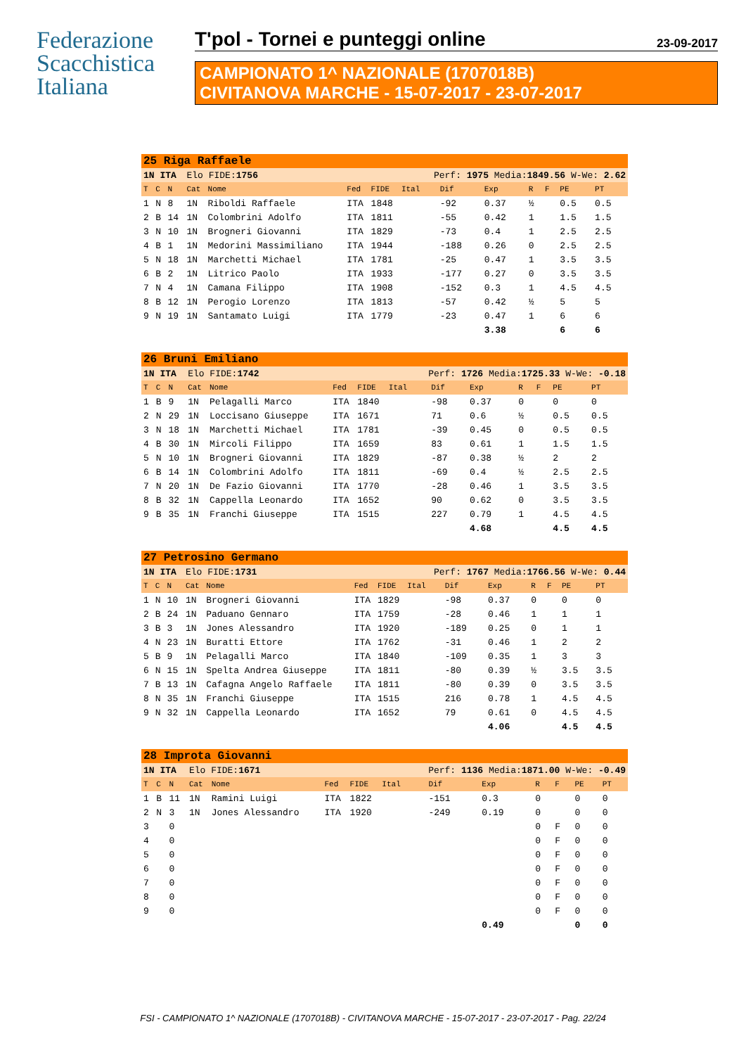Federazione
Scacchistica
Italiana
T'pol - Tornei e punteggi online 23-09-2017
CAMPIONATO 1^ NAZIONALE (1707018B)
CIVITANOVA MARCHE - 15-07-2017 - 23-07-2017
| 25 Riga Raffaele | | | | | | | | | | | | | |
| 1N ITA | | | Elo FIDE: 1756 | | | | Perf: 1975 Media: 1849.56 W-We: 2.62 | | | | | | |
| T | C | N | Cat | Nome | Fed | FIDE | Ital | Dif | Exp | R | F | PE | PT |
| 1 | N | 8 | 1N | Riboldi Raffaele | ITA | 1848 | | -92 | 0.37 | ½ | | 0.5 | 0.5 |
| 2 | B | 14 | 1N | Colombrini Adolfo | ITA | 1811 | | -55 | 0.42 | 1 | | 1.5 | 1.5 |
| 3 | N | 10 | 1N | Brogneri Giovanni | ITA | 1829 | | -73 | 0.4 | 1 | | 2.5 | 2.5 |
| 4 | B | 1 | 1N | Medorini Massimiliano | ITA | 1944 | | -188 | 0.26 | 0 | | 2.5 | 2.5 |
| 5 | N | 18 | 1N | Marchetti Michael | ITA | 1781 | | -25 | 0.47 | 1 | | 3.5 | 3.5 |
| 6 | B | 2 | 1N | Litrico Paolo | ITA | 1933 | | -177 | 0.27 | 0 | | 3.5 | 3.5 |
| 7 | N | 4 | 1N | Camana Filippo | ITA | 1908 | | -152 | 0.3 | 1 | | 4.5 | 4.5 |
| 8 | B | 12 | 1N | Perogio Lorenzo | ITA | 1813 | | -57 | 0.42 | ½ | | 5 | 5 |
| 9 | N | 19 | 1N | Santamato Luigi | ITA | 1779 | | -23 | 0.47 | 1 | | 6 | 6 |
| | | | | | | | | | 3.38 | | | 6 | 6 |
| 26 Bruni Emiliano | | | | | | | | | | | | | |
| 1N ITA | | | Elo FIDE: 1742 | | | | Perf: 1726 Media: 1725.33 W-We: -0.18 | | | | | | |
| T | C | N | Cat | Nome | Fed | FIDE | Ital | Dif | Exp | R | F | PE | PT |
| 1 | B | 9 | 1N | Pelagalli Marco | ITA | 1840 | | -98 | 0.37 | 0 | | 0 | 0 |
| 2 | N | 29 | 1N | Loccisano Giuseppe | ITA | 1671 | | 71 | 0.6 | ½ | | 0.5 | 0.5 |
| 3 | N | 18 | 1N | Marchetti Michael | ITA | 1781 | | -39 | 0.45 | 0 | | 0.5 | 0.5 |
| 4 | B | 30 | 1N | Mircoli Filippo | ITA | 1659 | | 83 | 0.61 | 1 | | 1.5 | 1.5 |
| 5 | N | 10 | 1N | Brogneri Giovanni | ITA | 1829 | | -87 | 0.38 | ½ | | 2 | 2 |
| 6 | B | 14 | 1N | Colombrini Adolfo | ITA | 1811 | | -69 | 0.4 | ½ | | 2.5 | 2.5 |
| 7 | N | 20 | 1N | De Fazio Giovanni | ITA | 1770 | | -28 | 0.46 | 1 | | 3.5 | 3.5 |
| 8 | B | 32 | 1N | Cappella Leonardo | ITA | 1652 | | 90 | 0.62 | 0 | | 3.5 | 3.5 |
| 9 | B | 35 | 1N | Franchi Giuseppe | ITA | 1515 | | 227 | 0.79 | 1 | | 4.5 | 4.5 |
| | | | | | | | | | 4.68 | | | 4.5 | 4.5 |
| 27 Petrosino Germano | | | | | | | | | | | | | |
| 1N ITA | | | Elo FIDE: 1731 | | | | Perf: 1767 Media: 1766.56 W-We: 0.44 | | | | | | |
| T | C | N | Cat | Nome | Fed | FIDE | Ital | Dif | Exp | R | F | PE | PT |
| 1 | N | 10 | 1N | Brogneri Giovanni | ITA | 1829 | | -98 | 0.37 | 0 | | 0 | 0 |
| 2 | B | 24 | 1N | Paduano Gennaro | ITA | 1759 | | -28 | 0.46 | 1 | | 1 | 1 |
| 3 | B | 3 | 1N | Jones Alessandro | ITA | 1920 | | -189 | 0.25 | 0 | | 1 | 1 |
| 4 | N | 23 | 1N | Buratti Ettore | ITA | 1762 | | -31 | 0.46 | 1 | | 2 | 2 |
| 5 | B | 9 | 1N | Pelagalli Marco | ITA | 1840 | | -109 | 0.35 | 1 | | 3 | 3 |
| 6 | N | 15 | 1N | Spelta Andrea Giuseppe | ITA | 1811 | | -80 | 0.39 | ½ | | 3.5 | 3.5 |
| 7 | B | 13 | 1N | Cafagna Angelo Raffaele | ITA | 1811 | | -80 | 0.39 | 0 | | 3.5 | 3.5 |
| 8 | N | 35 | 1N | Franchi Giuseppe | ITA | 1515 | | 216 | 0.78 | 1 | | 4.5 | 4.5 |
| 9 | N | 32 | 1N | Cappella Leonardo | ITA | 1652 | | 79 | 0.61 | 0 | | 4.5 | 4.5 |
| | | | | | | | | | 4.06 | | | 4.5 | 4.5 |
| 28 Improta Giovanni | | | | | | | | | | | | | |
| 1N ITA | | | Elo FIDE: 1671 | | | | Perf: 1136 Media: 1871.00 W-We: -0.49 | | | | | | |
| T | C | N | Cat | Nome | Fed | FIDE | Ital | Dif | Exp | R | F | PE | PT |
| 1 | B | 11 | 1N | Ramini Luigi | ITA | 1822 | | -151 | 0.3 | 0 | | 0 | 0 |
| 2 | N | 3 | 1N | Jones Alessandro | ITA | 1920 | | -249 | 0.19 | 0 | | 0 | 0 |
| 3 | | 0 | | | | | | | | 0 | F | 0 | 0 |
| 4 | | 0 | | | | | | | | 0 | F | 0 | 0 |
| 5 | | 0 | | | | | | | | 0 | F | 0 | 0 |
| 6 | | 0 | | | | | | | | 0 | F | 0 | 0 |
| 7 | | 0 | | | | | | | | 0 | F | 0 | 0 |
| 8 | | 0 | | | | | | | | 0 | F | 0 | 0 |
| 9 | | 0 | | | | | | | | 0 | F | 0 | 0 |
| | | | | | | | | | 0.49 | | | 0 | 0 |
FSI - CAMPIONATO 1^ NAZIONALE (1707018B) - CIVITANOVA MARCHE - 15-07-2017 - 23-07-2017 - Pag. 22/24